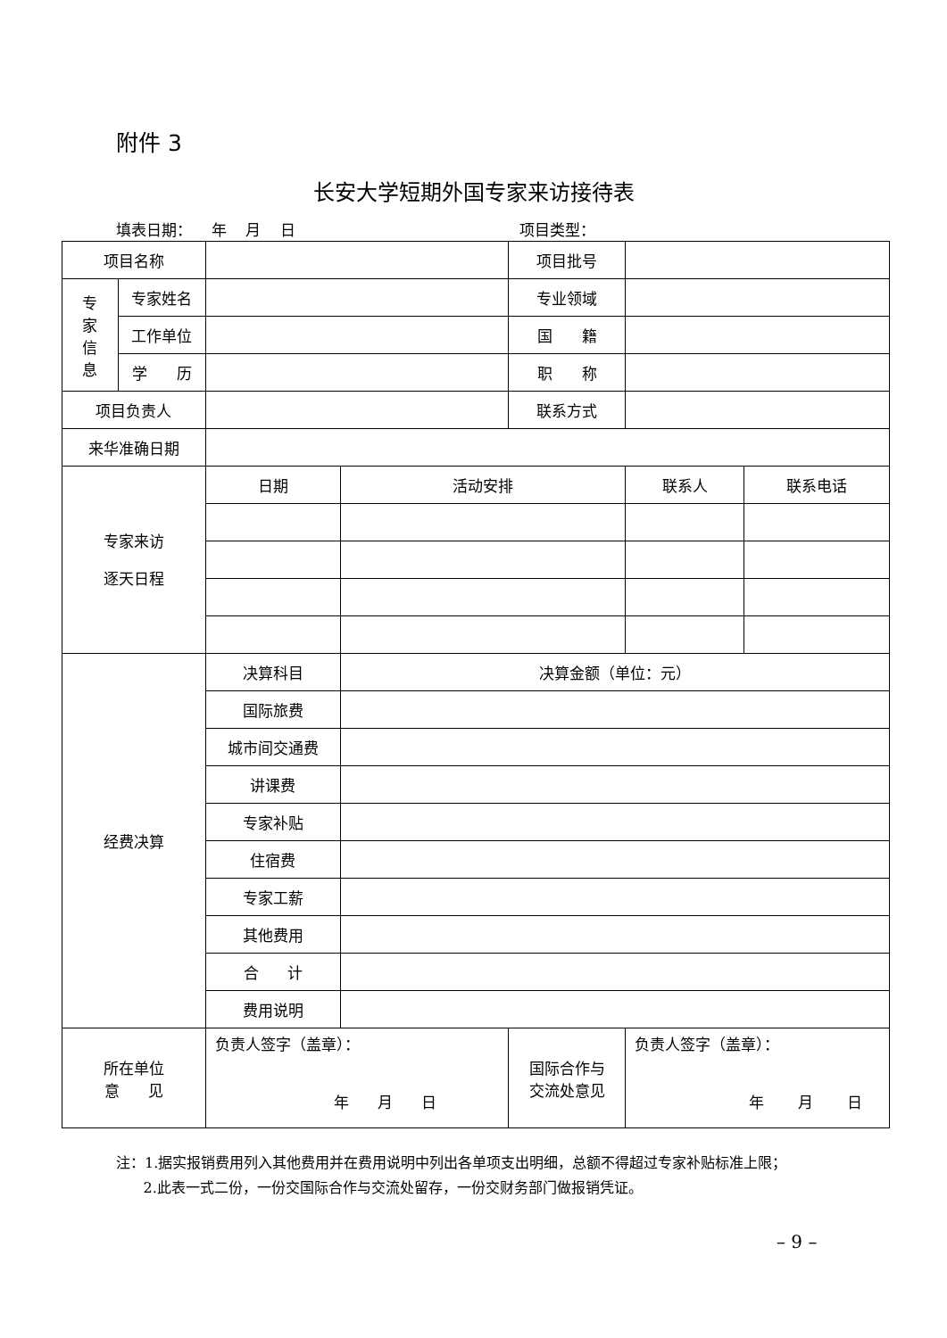附件 3
长安大学短期外国专家来访接待表
填表日期： 年 月 日 项目类型：
| 项目名称 | | | | 项目批号 | | |
| 专 家 信 息 | 专家姓名 | | | 专业领域 | | |
| | 工作单位 | | | 国 籍 | | |
| | 学 历 | | | 职 称 | | |
| 项目负责人 | | | | 联系方式 | | |
| 来华准确日期 | | | | | | |
| 专家来访 逐天日程 | | 日期 | 活动安排 | | 联系人 | 联系电话 |
| 经费决算 | | 决算科目 | 决算金额（单位：元） | | | |
| | | 国际旅费 | | | | |
| | | 城市间交通费 | | | | |
| | | 讲课费 | | | | |
| | | 专家补贴 | | | | |
| | | 住宿费 | | | | |
| | | 专家工薪 | | | | |
| | | 其他费用 | | | | |
| | | 合 计 | | | | |
| | | 费用说明 | | | | |
| 所在单位 意 见 | | 负责人签字（盖章）： 年 月 日 | | 国际合作与 交流处意见 | 负责人签字（盖章）： 年 月 日 | |
注：1.据实报销费用列入其他费用并在费用说明中列出各单项支出明细，总额不得超过专家补贴标准上限；
2.此表一式二份，一份交国际合作与交流处留存，一份交财务部门做报销凭证。
– 9 –